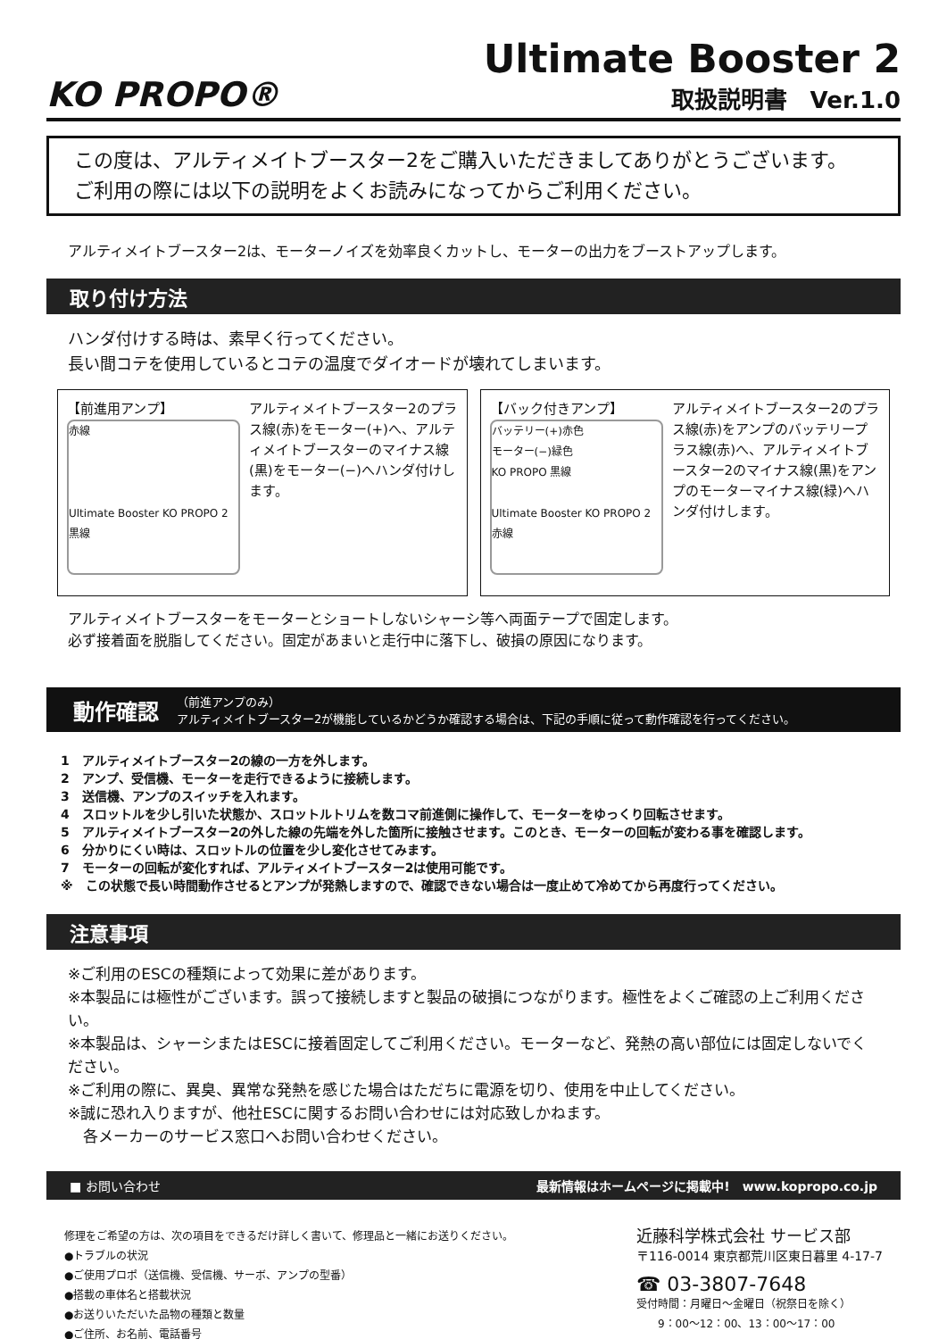KO PROPO®
Ultimate Booster 2
取扱説明書　Ver.1.0
この度は、アルティメイトブースター2をご購入いただきましてありがとうございます。
ご利用の際には以下の説明をよくお読みになってからご利用ください。
アルティメイトブースター2は、モーターノイズを効率良くカットし、モーターの出力をブーストアップします。
取り付け方法
ハンダ付けする時は、素早く行ってください。
長い間コテを使用しているとコテの温度でダイオードが壊れてしまいます。
【前進用アンプ】
赤線
Ultimate Booster KO PROPO 2 黒線
アルティメイトブースター2のプラス線(赤)をモーター(+)へ、アルティメイトブースターのマイナス線(黒)をモーター(−)へハンダ付けします。
【バック付きアンプ】
バッテリー(+)赤色
モーター(−)緑色
KO PROPO 黒線
Ultimate Booster KO PROPO 2 赤線
アルティメイトブースター2のプラス線(赤)をアンプのバッテリープラス線(赤)へ、アルティメイトブースター2のマイナス線(黒)をアンプのモーターマイナス線(緑)へハンダ付けします。
アルティメイトブースターをモーターとショートしないシャーシ等へ両面テープで固定します。
必ず接着面を脱脂してください。固定があまいと走行中に落下し、破損の原因になります。
動作確認 （前進アンプのみ）
アルティメイトブースター2が機能しているかどうか確認する場合は、下記の手順に従って動作確認を行ってください。
1　アルティメイトブースター2の線の一方を外します。
2　アンプ、受信機、モーターを走行できるように接続します。
3　送信機、アンプのスイッチを入れます。
4　スロットルを少し引いた状態か、スロットルトリムを数コマ前進側に操作して、モーターをゆっくり回転させます。
5　アルティメイトブースター2の外した線の先端を外した箇所に接触させます。このとき、モーターの回転が変わる事を確認します。
6　分かりにくい時は、スロットルの位置を少し変化させてみます。
7　モーターの回転が変化すれば、アルティメイトブースター2は使用可能です。
※　この状態で長い時間動作させるとアンプが発熱しますので、確認できない場合は一度止めて冷めてから再度行ってください。
注意事項
※ご利用のESCの種類によって効果に差があります。
※本製品には極性がございます。誤って接続しますと製品の破損につながります。極性をよくご確認の上ご利用ください。
※本製品は、シャーシまたはESCに接着固定してご利用ください。モーターなど、発熱の高い部位には固定しないでください。
※ご利用の際に、異臭、異常な発熱を感じた場合はただちに電源を切り、使用を中止してください。
※誠に恐れ入りますが、他社ESCに関するお問い合わせには対応致しかねます。
　各メーカーのサービス窓口へお問い合わせください。
■ お問い合わせ 最新情報はホームページに掲載中!　www.kopropo.co.jp
修理をご希望の方は、次の項目をできるだけ詳しく書いて、修理品と一緒にお送りください。
●トラブルの状況
●ご使用プロポ（送信機、受信機、サーボ、アンプの型番）
●搭載の車体名と搭載状況
●お送りいただいた品物の種類と数量
●ご住所、お名前、電話番号
近藤科学株式会社 サービス部
〒116-0014 東京都荒川区東日暮里 4-17-7
☎ 03-3807-7648
受付時間：月曜日〜金曜日（祝祭日を除く）
　　9：00〜12：00、13：00〜17：00